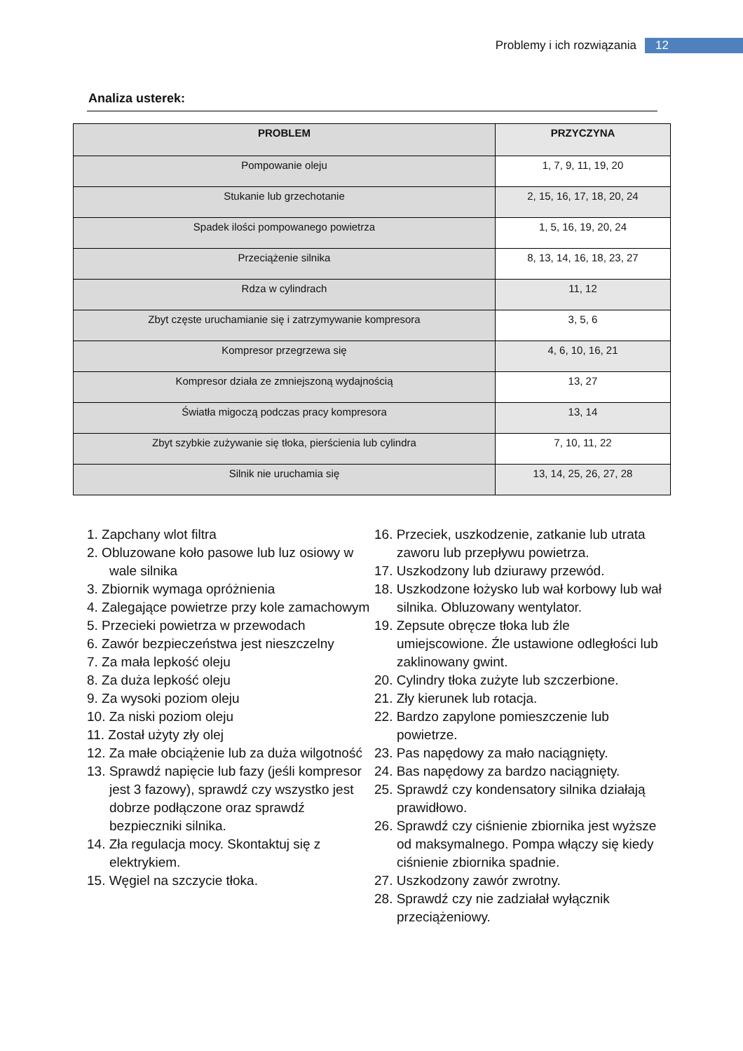Problemy i ich rozwiązania 12
Analiza usterek:
| PROBLEM | PRZYCZYNA |
| --- | --- |
| Pompowanie oleju | 1, 7, 9, 11, 19, 20 |
| Stukanie lub grzechotanie | 2, 15, 16, 17, 18, 20, 24 |
| Spadek ilości pompowanego powietrza | 1, 5, 16, 19, 20, 24 |
| Przeciążenie silnika | 8, 13, 14, 16, 18, 23, 27 |
| Rdza w cylindrach | 11, 12 |
| Zbyt częste uruchamianie się i zatrzymywanie kompresora | 3, 5, 6 |
| Kompresor przegrzewa się | 4, 6, 10, 16, 21 |
| Kompresor działa ze zmniejszoną wydajnością | 13, 27 |
| Światła migoczą podczas pracy kompresora | 13, 14 |
| Zbyt szybkie zużywanie się tłoka, pierścienia lub cylindra | 7, 10, 11, 22 |
| Silnik nie uruchamia się | 13, 14, 25, 26, 27, 28 |
1. Zapchany wlot filtra
2. Obluzowane koło pasowe lub luz osiowy w wale silnika
3. Zbiornik wymaga opróżnienia
4. Zalegające powietrze przy kole zamachowym
5. Przecieki powietrza w przewodach
6. Zawór bezpieczeństwa jest nieszczelny
7. Za mała lepkość oleju
8. Za duża lepkość oleju
9. Za wysoki poziom oleju
10. Za niski poziom oleju
11. Został użyty zły olej
12. Za małe obciążenie lub za duża wilgotność
13. Sprawdź napięcie lub fazy (jeśli kompresor jest 3 fazowy), sprawdź czy wszystko jest dobrze podłączone oraz sprawdź bezpieczniki silnika.
14. Zła regulacja mocy. Skontaktuj się z elektrykiem.
15. Węgiel na szczycie tłoka.
16. Przeciek, uszkodzenie, zatkanie lub utrata zaworu lub przepływu powietrza.
17. Uszkodzony lub dziurawy przewód.
18. Uszkodzone łożysko lub wał korbowy lub wał silnika. Obluzowany wentylator.
19. Zepsute obręcze tłoka lub źle umiejscowione. Źle ustawione odległości lub zaklinowany gwint.
20. Cylindry tłoka zużyte lub szczerbione.
21. Zły kierunek lub rotacja.
22. Bardzo zapylone pomieszczenie lub powietrze.
23. Pas napędowy za mało naciągnięty.
24. Bas napędowy za bardzo naciągnięty.
25. Sprawdź czy kondensatory silnika działają prawidłowo.
26. Sprawdź czy ciśnienie zbiornika jest wyższe od maksymalnego. Pompa włączy się kiedy ciśnienie zbiornika spadnie.
27. Uszkodzony zawór zwrotny.
28. Sprawdź czy nie zadziałał wyłącznik przeciążeniowy.